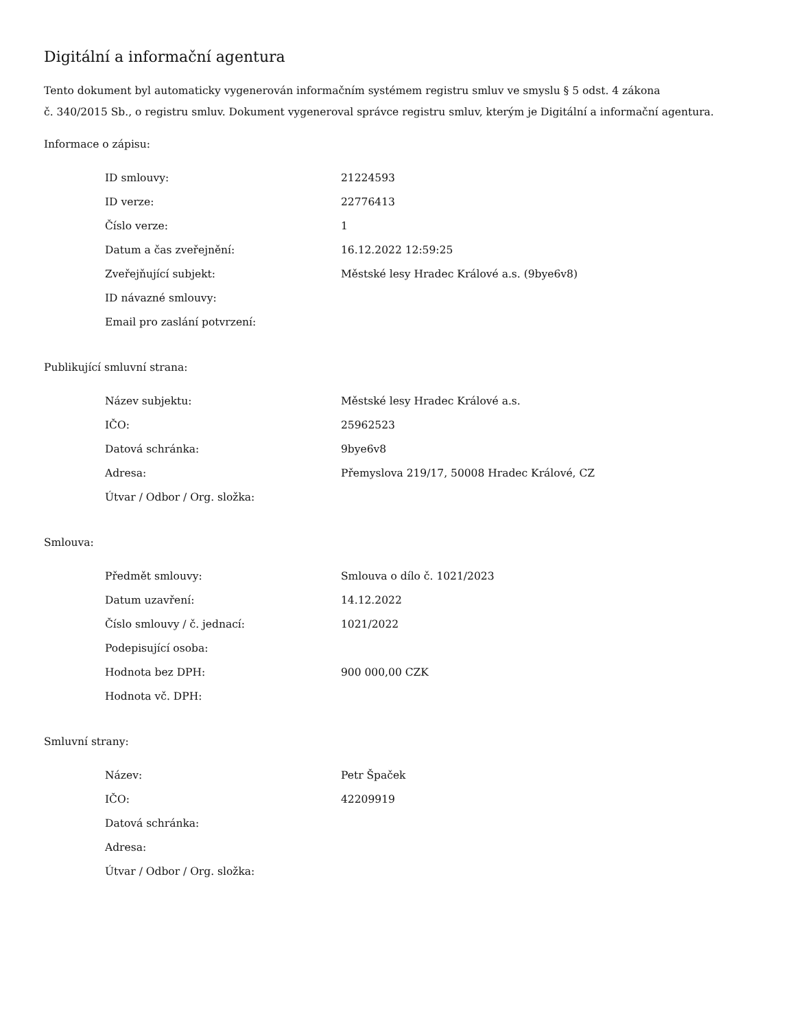Digitální a informační agentura
Tento dokument byl automaticky vygenerován informačním systémem registru smluv ve smyslu § 5 odst. 4 zákona
č. 340/2015 Sb., o registru smluv. Dokument vygeneroval správce registru smluv, kterým je Digitální a informační agentura.
Informace o zápisu:
| ID smlouvy: | 21224593 |
| ID verze: | 22776413 |
| Číslo verze: | 1 |
| Datum a čas zveřejnění: | 16.12.2022 12:59:25 |
| Zveřejňující subjekt: | Městské lesy Hradec Králové a.s. (9bye6v8) |
| ID návazné smlouvy: | |
| Email pro zaslání potvrzení: | |
Publikující smluvní strana:
| Název subjektu: | Městské lesy Hradec Králové a.s. |
| IČO: | 25962523 |
| Datová schránka: | 9bye6v8 |
| Adresa: | Přemyslova 219/17, 50008 Hradec Králové, CZ |
| Útvar / Odbor / Org. složka: | |
Smlouva:
| Předmět smlouvy: | Smlouva o dílo č. 1021/2023 |
| Datum uzavření: | 14.12.2022 |
| Číslo smlouvy / č. jednací: | 1021/2022 |
| Podepisující osoba: | |
| Hodnota bez DPH: | 900 000,00 CZK |
| Hodnota vč. DPH: | |
Smluvní strany:
| Název: | Petr Špaček |
| IČO: | 42209919 |
| Datová schránka: | |
| Adresa: | |
| Útvar / Odbor / Org. složka: | |